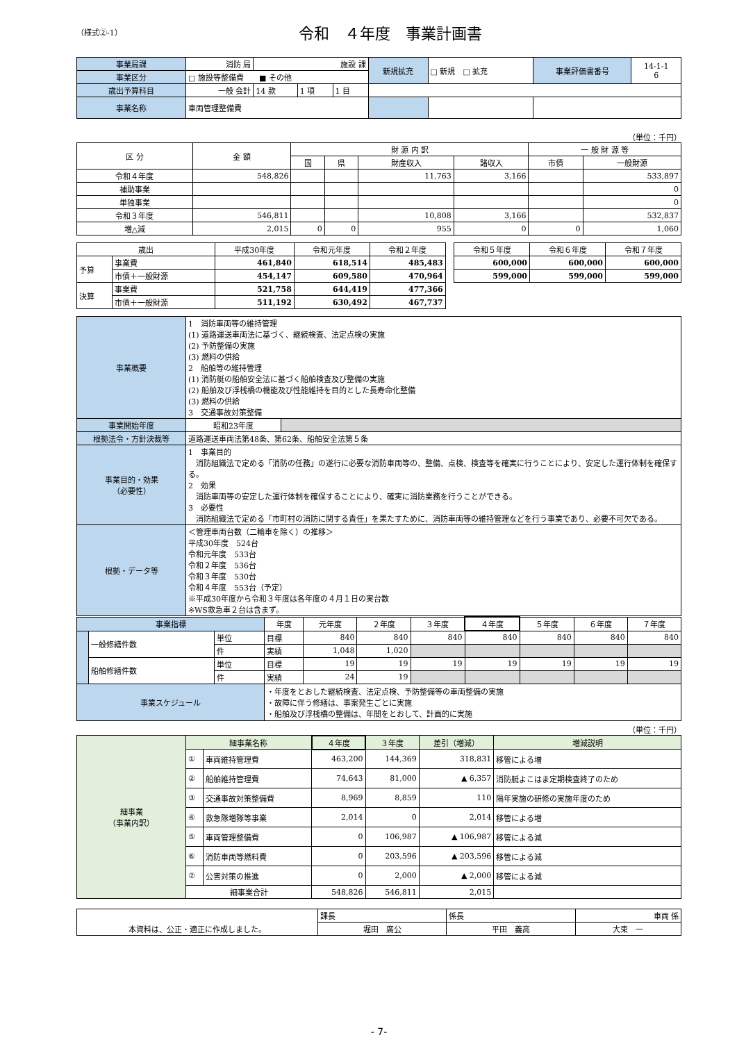（様式②-1）
令和　４年度　事業計画書
| 事業局課 | 消防 局 | 施設 課 | | | 新規拡充 | □ 新規 □ 拡充 | 事業評価書番号 | 14-1-1 6 |
| 事業区分 | □ 施設等整備費 ■ その他 | | | | | | | |
| 歳出予算科目 | 一般 会計 | 14 款 | 1 項 | 1 目 | | | | |
| 事業名称 | 車両管理整備費 | | | | | | | |
（単位：千円）
| 区 分 | 金 額 | 財 源 内 訳 | | | | 一 般 財 源 等 | |
| --- | --- | --- | --- | --- | --- | --- | --- |
| | | 国 | 県 | 財産収入 | 諸収入 | 市債 | 一般財源 |
| 令和４年度 | 548,826 | | | 11,763 | 3,166 | | 533,897 |
| 補助事業 | | | | | | | 0 |
| 単独事業 | | | | | | | 0 |
| 令和３年度 | 546,811 | | | 10,808 | 3,166 | | 532,837 |
| 増△減 | 2,015 | 0 | 0 | 955 | 0 | 0 | 1,060 |
| 歳出 | | 平成30年度 | 令和元年度 | 令和２年度 | | 令和５年度 | 令和６年度 | 令和７年度 |
| --- | --- | --- | --- | --- | --- | --- | --- | --- |
| 予算 | 事業費 | 461,840 | 618,514 | 485,483 | | 600,000 | 600,000 | 600,000 |
| | 市債＋一般財源 | 454,147 | 609,580 | 470,964 | | 599,000 | 599,000 | 599,000 |
| 決算 | 事業費 | 521,758 | 644,419 | 477,366 | | | | |
| | 市債＋一般財源 | 511,192 | 630,492 | 467,737 | | | | |
| 事業概要 | 1 消防車両等の維持管理 (1) 道路運送車両法に基づく、継続検査、法定点検の実施 (2) 予防整備の実施 (3) 燃料の供給 2 船舶等の維持管理 (1) 消防艇の船舶安全法に基づく船舶検査及び整備の実施 (2) 船舶及び浮桟橋の機能及び性能維持を目的とした長寿命化整備 (3) 燃料の供給 3 交通事故対策整備 | |
| 事業開始年度 | 昭和23年度 | |
| 根拠法令・方針決裁等 | 道路運送車両法第48条、第62条、船舶安全法第５条 | |
| 事業目的・効果 （必要性） | 1 事業目的 消防組織法で定める「消防の任務」の遂行に必要な消防車両等の、整備、点検、検査等を確実に行うことにより、安定した運行体制を確保する。 2 効果 消防車両等の安定した運行体制を確保することにより、確実に消防業務を行うことができる。 3 必要性 消防組織法で定める「市町村の消防に関する責任」を果たすために、消防車両等の維持管理などを行う事業であり、必要不可欠である。 | |
| 根拠・データ等 | ＜管理車両台数（二輪車を除く）の推移＞ 平成30年度 524台 令和元年度 533台 令和２年度 536台 令和３年度 530台 令和４年度 553台（予定） ※平成30年度から令和３年度は各年度の４月１日の実台数 ※WS救急車２台は含まず。 | |
| 事業指標 | | | 年度 | 元年度 | ２年度 | ３年度 | ４年度 | ５年度 | ６年度 | ７年度 |
| | 一般修繕件数 | 単位 | 目標 | 840 | 840 | 840 | 840 | 840 | 840 | 840 |
| | | 件 | 実績 | 1,048 | 1,020 | | | | | |
| | 船舶修繕件数 | 単位 | 目標 | 19 | 19 | 19 | 19 | 19 | 19 | 19 |
| | | 件 | 実績 | 24 | 19 | | | | | |
| 事業スケジュール | | | ・年度をとおした継続検査、法定点検、予防整備等の車両整備の実施 ・故障に伴う修繕は、事案発生ごとに実施 ・船舶及び浮桟橋の整備は、年間をとおして、計画的に実施 | | | | | | | |
（単位：千円）
| 細事業 （事業内訳） | 細事業名称 | | ４年度 | ３年度 | 差引（増減） | 増減説明 |
| | ① | 車両維持管理費 | 463,200 | 144,369 | 318,831 | 移管による増 |
| | ② | 船舶維持管理費 | 74,643 | 81,000 | ▲ 6,357 | 消防艇よこはま定期検査終了のため |
| | ③ | 交通事故対策整備費 | 8,969 | 8,859 | 110 | 隔年実施の研修の実施年度のため |
| | ④ | 救急隊増隊等事業 | 2,014 | 0 | 2,014 | 移管による増 |
| | ⑤ | 車両管理整備費 | 0 | 106,987 | ▲ 106,987 | 移管による減 |
| | ⑥ | 消防車両等燃料費 | 0 | 203,596 | ▲ 203,596 | 移管による減 |
| | ⑦ | 公害対策の推進 | 0 | 2,000 | ▲ 2,000 | 移管による減 |
| | 細事業合計 | | 548,826 | 546,811 | 2,015 | |
| 本資料は、公正・適正に作成しました。 | 課長 | 係長 | 車両 係 |
| | 堀田 廣公 | 平田 義高 | 大束 一 |
- 7-